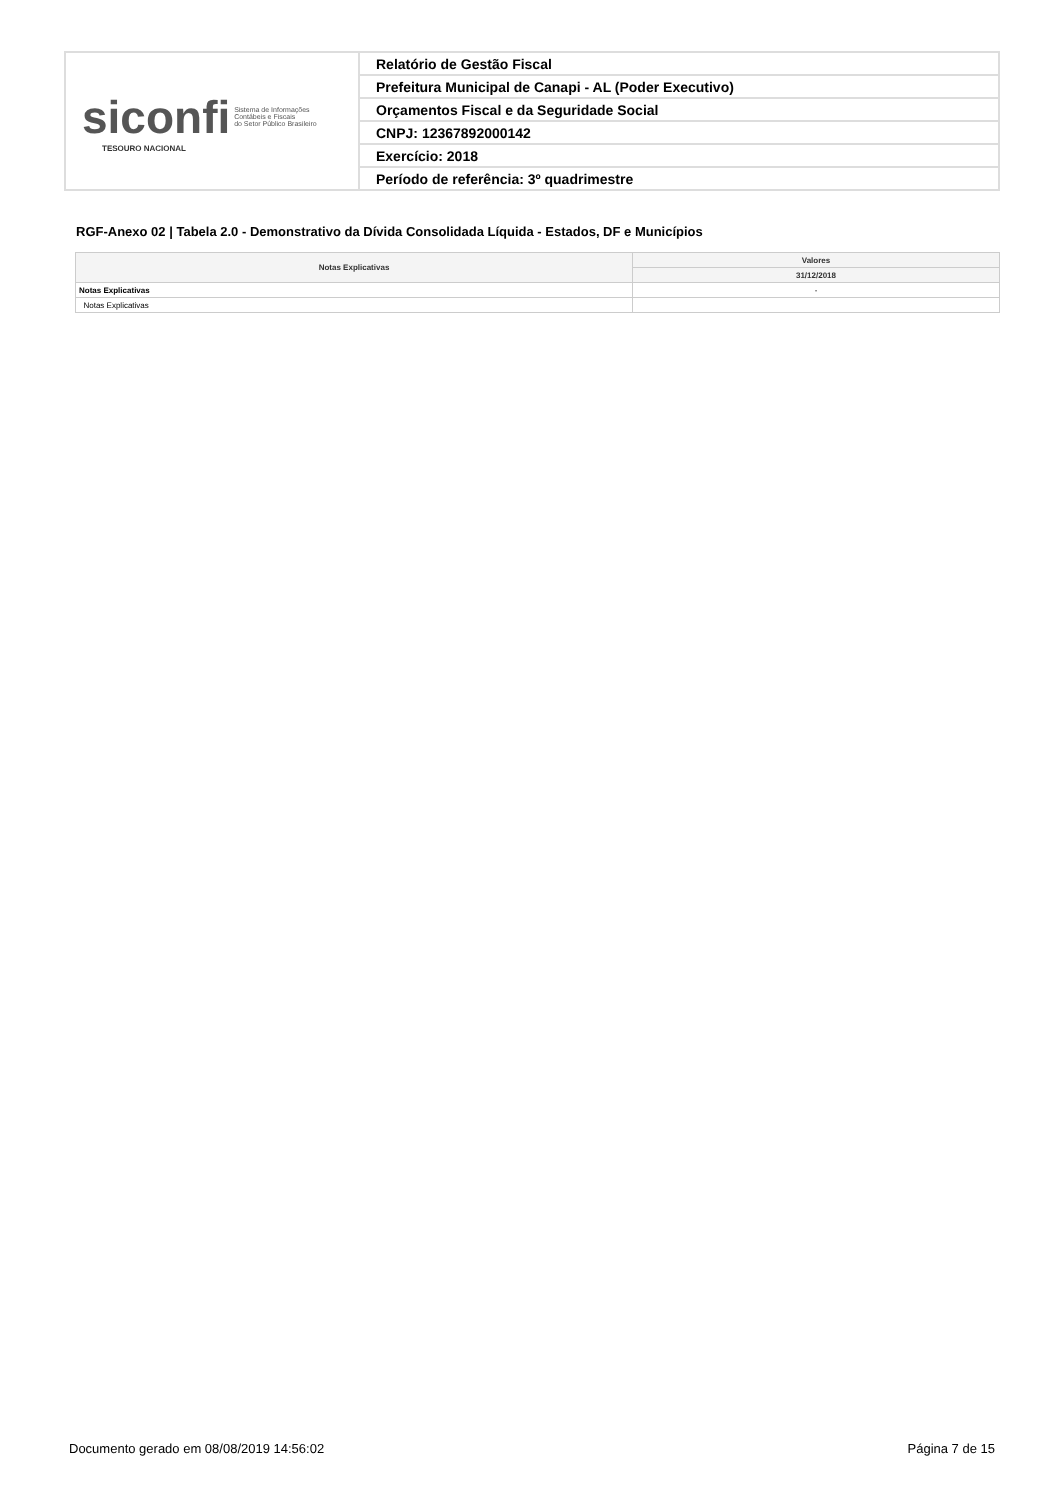| siconfi Sistema de Informações Contábeis e Fiscais do Setor Público Brasileiro TESOURO NACIONAL | Relatório de Gestão Fiscal |
| | Prefeitura Municipal de Canapi - AL (Poder Executivo) |
| | Orçamentos Fiscal e da Seguridade Social |
| | CNPJ: 12367892000142 |
| | Exercício: 2018 |
| | Período de referência: 3º quadrimestre |
RGF-Anexo 02 | Tabela 2.0 - Demonstrativo da Dívida Consolidada Líquida - Estados, DF e Municípios
| Notas Explicativas | Valores |
| --- | --- |
| | 31/12/2018 |
| Notas Explicativas | - |
| Notas Explicativas | |
Documento gerado em 08/08/2019 14:56:02 Página 7 de 15